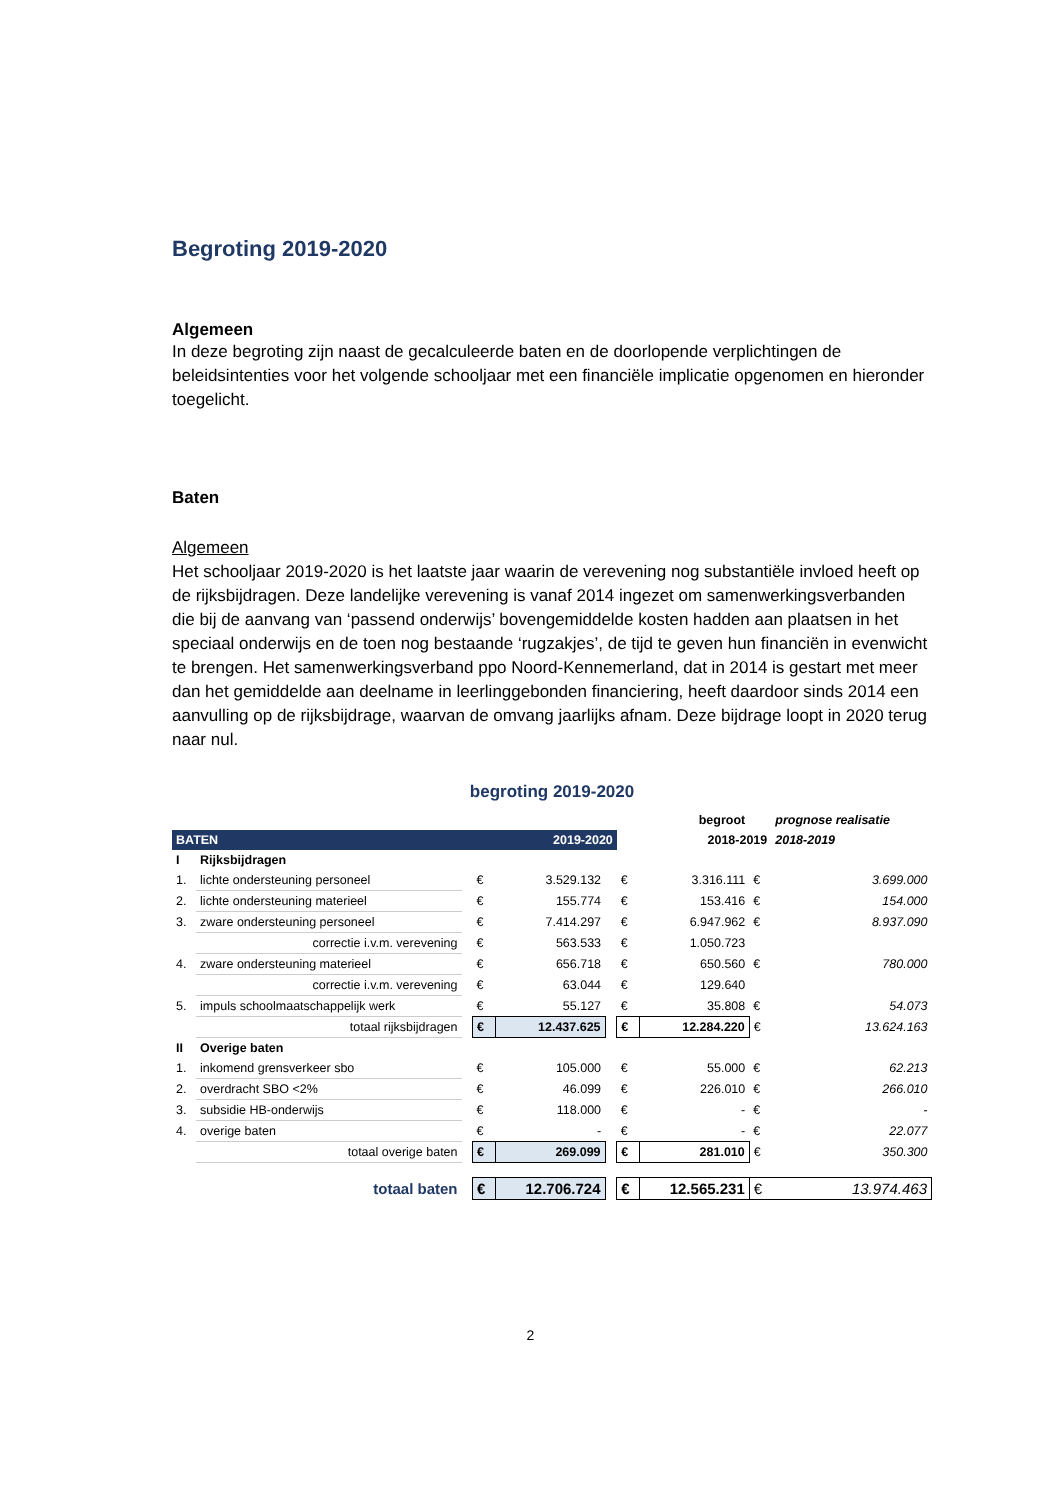Begroting 2019-2020
Algemeen
In deze begroting zijn naast de gecalculeerde baten en de doorlopende verplichtingen de beleidsintenties voor het volgende schooljaar met een financiële implicatie opgenomen en hieronder toegelicht.
Baten
Algemeen
Het schooljaar 2019-2020 is het laatste jaar waarin de verevening nog substantiële invloed heeft op de rijksbijdragen. Deze landelijke verevening is vanaf 2014 ingezet om samenwerkingsverbanden die bij de aanvang van ‘passend onderwijs’ bovengemiddelde kosten hadden aan plaatsen in het speciaal onderwijs en de toen nog bestaande ‘rugzakjes’, de tijd te geven hun financiën in evenwicht te brengen. Het samenwerkingsverband ppo Noord-Kennemerland, dat in 2014 is gestart met meer dan het gemiddelde aan deelname in leerlinggebonden financiering, heeft daardoor sinds 2014 een aanvulling op de rijksbijdrage, waarvan de omvang jaarlijks afnam. Deze bijdrage loopt in 2020 terug naar nul.
begroting 2019-2020
| | | | | | | | begroot | | prognose realisatie |
| BATEN | | | | 2019-2020 | | | 2018-2019 | | 2018-2019 |
| I | Rijksbijdragen | | | | | | | | |
| 1. | lichte ondersteuning personeel | | € | 3.529.132 | | € | 3.316.111 | € | 3.699.000 |
| 2. | lichte ondersteuning materieel | | € | 155.774 | | € | 153.416 | € | 154.000 |
| 3. | zware ondersteuning personeel | | € | 7.414.297 | | € | 6.947.962 | € | 8.937.090 |
| | correctie i.v.m. verevening | | € | 563.533 | | € | 1.050.723 | | |
| 4. | zware ondersteuning materieel | | € | 656.718 | | € | 650.560 | € | 780.000 |
| | correctie i.v.m. verevening | | € | 63.044 | | € | 129.640 | | |
| 5. | impuls schoolmaatschappelijk werk | | € | 55.127 | | € | 35.808 | € | 54.073 |
| | totaal rijksbijdragen | | € | 12.437.625 | | € | 12.284.220 | € | 13.624.163 |
| II | Overige baten | | | | | | | | |
| 1. | inkomend grensverkeer sbo | | € | 105.000 | | € | 55.000 | € | 62.213 |
| 2. | overdracht SBO <2% | | € | 46.099 | | € | 226.010 | € | 266.010 |
| 3. | subsidie HB-onderwijs | | € | 118.000 | | € | - | € | - |
| 4. | overige baten | | € | - | | € | - | € | 22.077 |
| | totaal overige baten | | € | 269.099 | | € | 281.010 | € | 350.300 |
| | totaal baten | | € | 12.706.724 | | € | 12.565.231 | € | 13.974.463 |
2